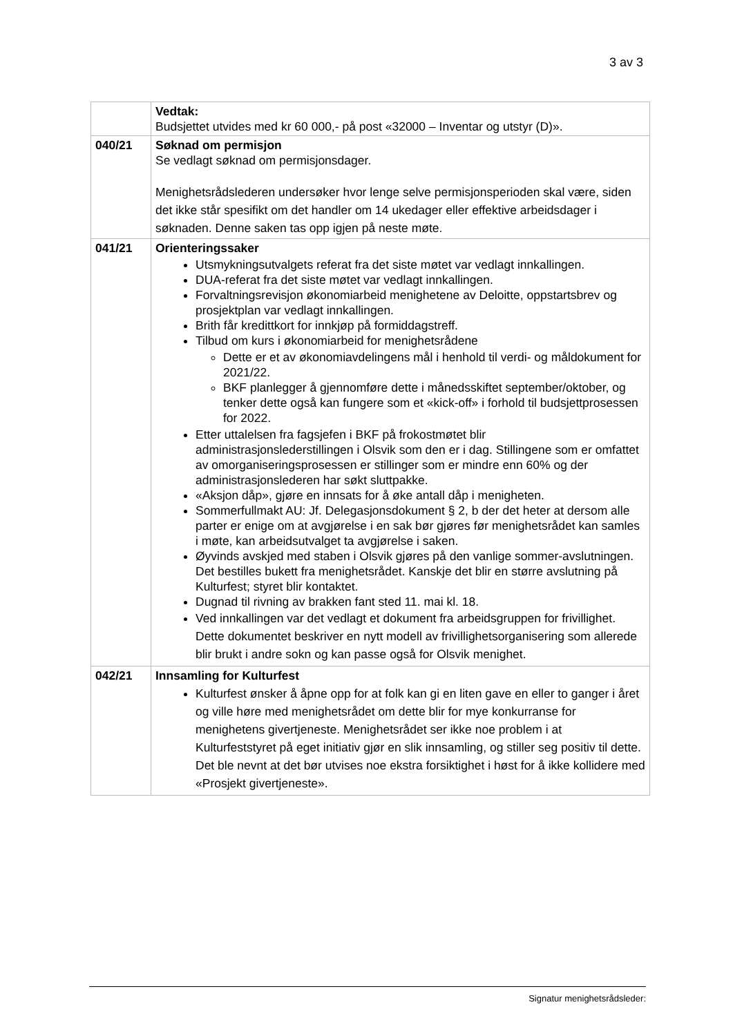3 av 3
| | Vedtak: Budsjettet utvides med kr 60 000,- på post «32000 – Inventar og utstyr (D)». |
| 040/21 | Søknad om permisjon Se vedlagt søknad om permisjonsdager. Menighetsrådslederen undersøker hvor lenge selve permisjonsperioden skal være, siden det ikke står spesifikt om det handler om 14 ukedager eller effektive arbeidsdager i søknaden. Denne saken tas opp igjen på neste møte. |
| 041/21 | Orienteringssaker Utsmykningsutvalgets referat fra det siste møtet var vedlagt innkallingen. DUA-referat fra det siste møtet var vedlagt innkallingen. Forvaltningsrevisjon økonomiarbeid menighetene av Deloitte, oppstartsbrev og prosjektplan var vedlagt innkallingen. Brith får kredittkort for innkjøp på formiddagstreff. Tilbud om kurs i økonomiarbeid for menighetsrådene Dette er et av økonomiavdelingens mål i henhold til verdi- og måldokument for 2021/22. BKF planlegger å gjennomføre dette i månedsskiftet september/oktober, og tenker dette også kan fungere som et «kick-off» i forhold til budsjettprosessen for 2022. Etter uttalelsen fra fagsjefen i BKF på frokostmøtet blir administrasjonslederstillingen i Olsvik som den er i dag. Stillingene som er omfattet av omorganiseringsprosessen er stillinger som er mindre enn 60% og der administrasjonslederen har søkt sluttpakke. «Aksjon dåp», gjøre en innsats for å øke antall dåp i menigheten. Sommerfullmakt AU: Jf. Delegasjonsdokument § 2, b der det heter at dersom alle parter er enige om at avgjørelse i en sak bør gjøres før menighetsrådet kan samles i møte, kan arbeidsutvalget ta avgjørelse i saken. Øyvinds avskjed med staben i Olsvik gjøres på den vanlige sommer-avslutningen. Det bestilles bukett fra menighetsrådet. Kanskje det blir en større avslutning på Kulturfest; styret blir kontaktet. Dugnad til rivning av brakken fant sted 11. mai kl. 18. Ved innkallingen var det vedlagt et dokument fra arbeidsgruppen for frivillighet. Dette dokumentet beskriver en nytt modell av frivillighetsorganisering som allerede blir brukt i andre sokn og kan passe også for Olsvik menighet. |
| 042/21 | Innsamling for Kulturfest Kulturfest ønsker å åpne opp for at folk kan gi en liten gave en eller to ganger i året og ville høre med menighetsrådet om dette blir for mye konkurranse for menighetens givertjeneste. Menighetsrådet ser ikke noe problem i at Kulturfeststyret på eget initiativ gjør en slik innsamling, og stiller seg positiv til dette. Det ble nevnt at det bør utvises noe ekstra forsiktighet i høst for å ikke kollidere med «Prosjekt givertjeneste». |
Signatur menighetsrådsleder: